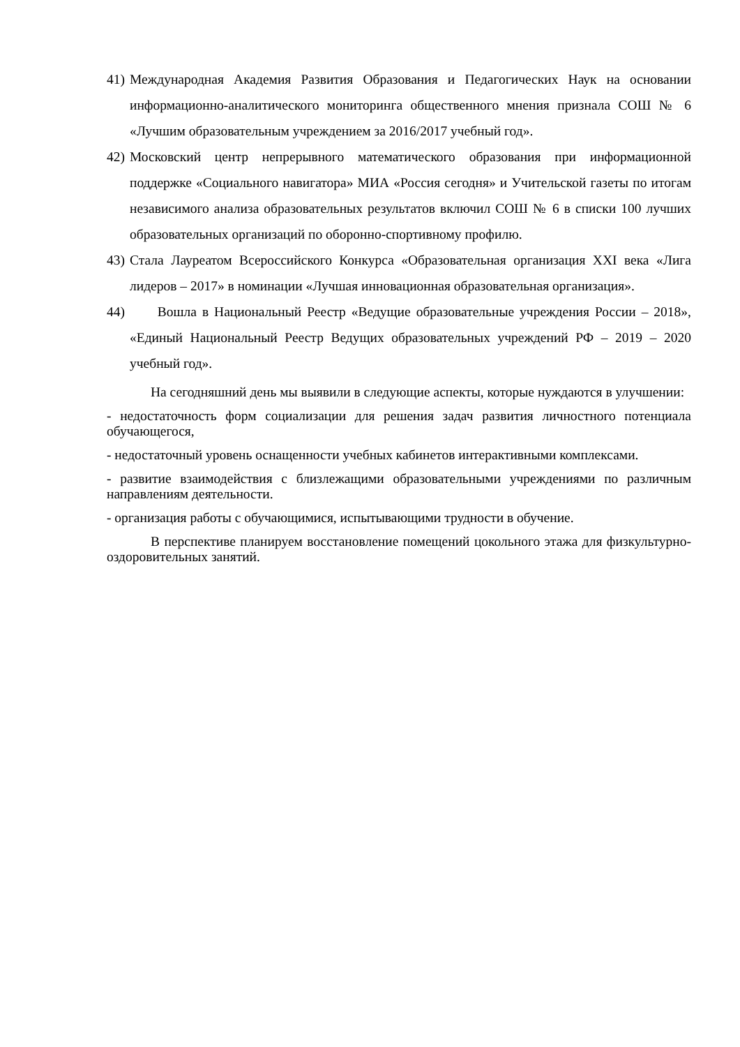41) Международная Академия Развития Образования и Педагогических Наук на основании информационно-аналитического мониторинга общественного мнения признала СОШ № 6 «Лучшим образовательным учреждением за 2016/2017 учебный год».
42) Московский центр непрерывного математического образования при информационной поддержке «Социального навигатора» МИА «Россия сегодня» и Учительской газеты по итогам независимого анализа образовательных результатов включил СОШ № 6 в списки 100 лучших образовательных организаций по оборонно-спортивному профилю.
43) Стала Лауреатом Всероссийского Конкурса «Образовательная организация XXI века «Лига лидеров – 2017» в номинации «Лучшая инновационная образовательная организация».
44) Вошла в Национальный Реестр «Ведущие образовательные учреждения России – 2018», «Единый Национальный Реестр Ведущих образовательных учреждений РФ – 2019 – 2020 учебный год».
На сегодняшний день мы выявили в следующие аспекты, которые нуждаются в улучшении:
- недостаточность форм социализации для решения задач развития личностного потенциала обучающегося,
- недостаточный уровень оснащенности учебных кабинетов интерактивными комплексами.
- развитие взаимодействия с близлежащими образовательными учреждениями по различным направлениям деятельности.
- организация работы с обучающимися, испытывающими трудности в обучение.
В перспективе планируем восстановление помещений цокольного этажа для физкультурно-оздоровительных занятий.